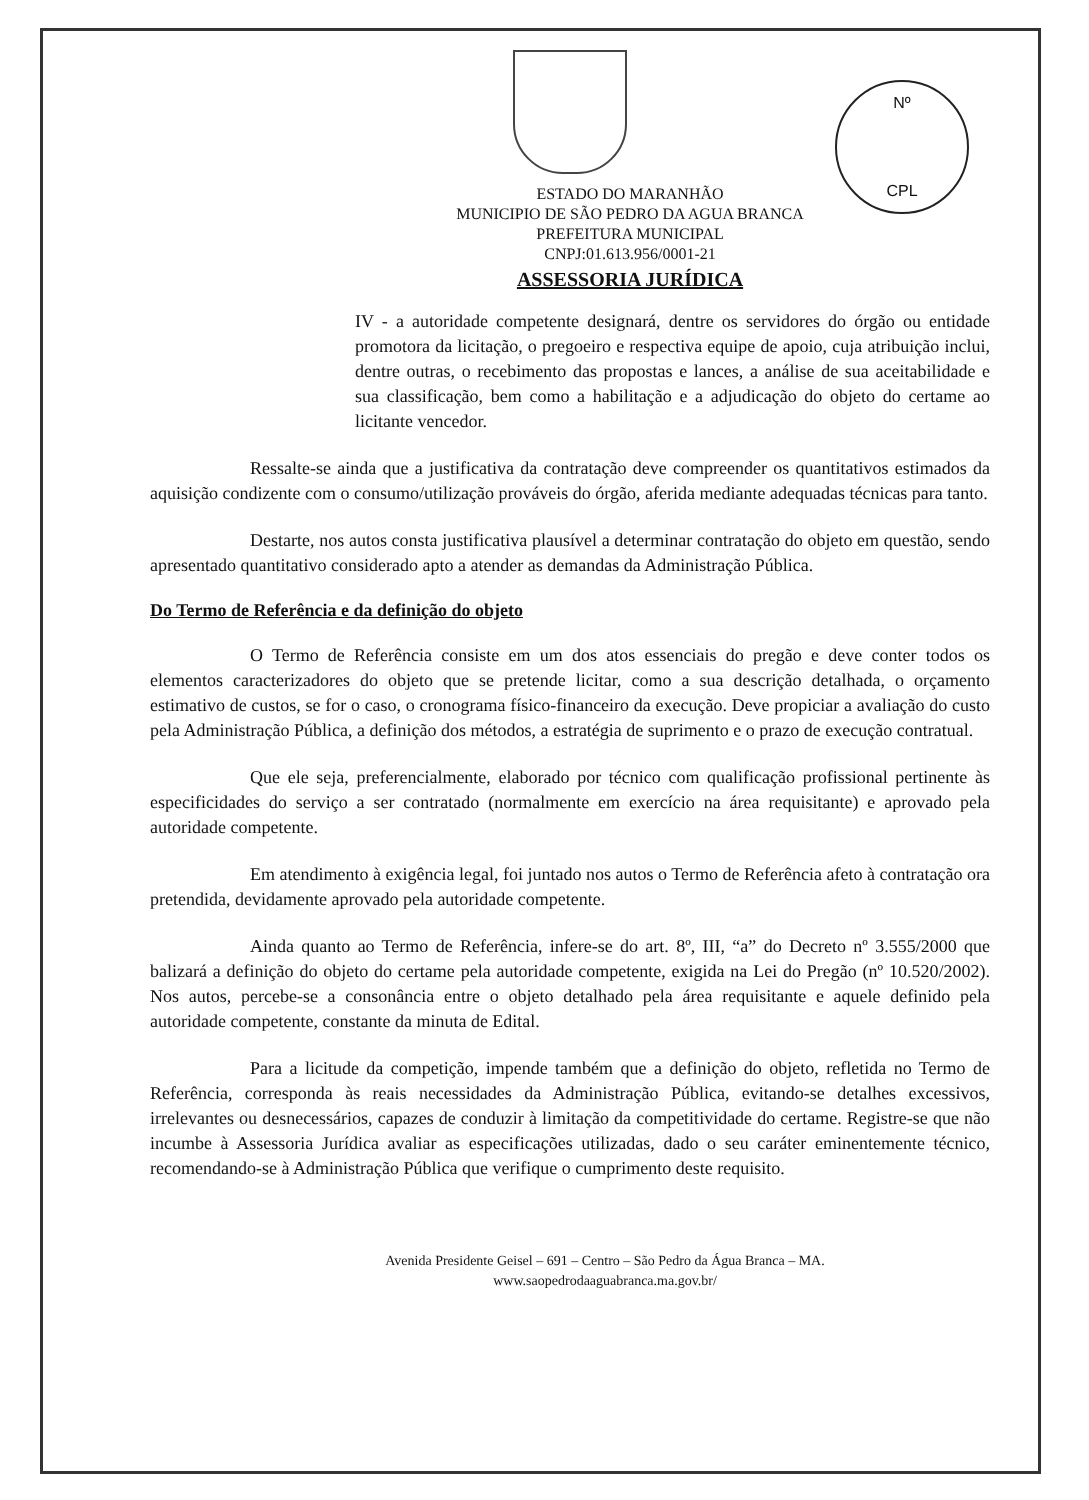Nº
CPL
ESTADO DO MARANHÃO
MUNICIPIO DE SÃO PEDRO DA AGUA BRANCA
PREFEITURA MUNICIPAL
CNPJ:01.613.956/0001-21
ASSESSORIA JURÍDICA
IV - a autoridade competente designará, dentre os servidores do órgão ou entidade promotora da licitação, o pregoeiro e respectiva equipe de apoio, cuja atribuição inclui, dentre outras, o recebimento das propostas e lances, a análise de sua aceitabilidade e sua classificação, bem como a habilitação e a adjudicação do objeto do certame ao licitante vencedor.
Ressalte-se ainda que a justificativa da contratação deve compreender os quantitativos estimados da aquisição condizente com o consumo/utilização prováveis do órgão, aferida mediante adequadas técnicas para tanto.
Destarte, nos autos consta justificativa plausível a determinar contratação do objeto em questão, sendo apresentado quantitativo considerado apto a atender as demandas da Administração Pública.
Do Termo de Referência e da definição do objeto
O Termo de Referência consiste em um dos atos essenciais do pregão e deve conter todos os elementos caracterizadores do objeto que se pretende licitar, como a sua descrição detalhada, o orçamento estimativo de custos, se for o caso, o cronograma físico-financeiro da execução. Deve propiciar a avaliação do custo pela Administração Pública, a definição dos métodos, a estratégia de suprimento e o prazo de execução contratual.
Que ele seja, preferencialmente, elaborado por técnico com qualificação profissional pertinente às especificidades do serviço a ser contratado (normalmente em exercício na área requisitante) e aprovado pela autoridade competente.
Em atendimento à exigência legal, foi juntado nos autos o Termo de Referência afeto à contratação ora pretendida, devidamente aprovado pela autoridade competente.
Ainda quanto ao Termo de Referência, infere-se do art. 8º, III, “a” do Decreto nº 3.555/2000 que balizará a definição do objeto do certame pela autoridade competente, exigida na Lei do Pregão (nº 10.520/2002). Nos autos, percebe-se a consonância entre o objeto detalhado pela área requisitante e aquele definido pela autoridade competente, constante da minuta de Edital.
Para a licitude da competição, impende também que a definição do objeto, refletida no Termo de Referência, corresponda às reais necessidades da Administração Pública, evitando-se detalhes excessivos, irrelevantes ou desnecessários, capazes de conduzir à limitação da competitividade do certame. Registre-se que não incumbe à Assessoria Jurídica avaliar as especificações utilizadas, dado o seu caráter eminentemente técnico, recomendando-se à Administração Pública que verifique o cumprimento deste requisito.
Avenida Presidente Geisel – 691 – Centro – São Pedro da Água Branca – MA.
www.saopedrodaaguabranca.ma.gov.br/